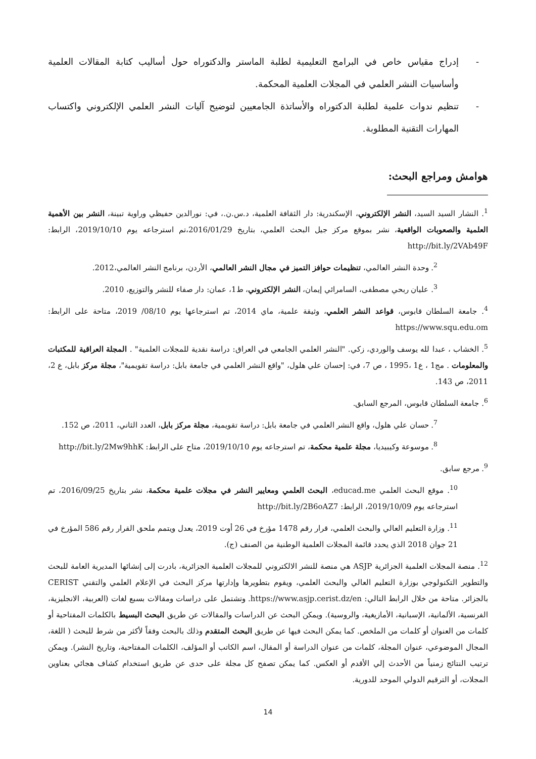- إدراج مقياس خاص في البرامج التعليمية لطلبة الماستر والدكتوراه حول أساليب كتابة المقالات العلمية وأساسيات النشر العلمي في المجلات العلمية المحكمة.
- تنظيم ندوات علمية لطلبة الدكتوراه والأساتذة الجامعيين لتوضيح آليات النشر العلمي الإلكتروني واكتساب المهارات التقنية المطلوبة.
هوامش ومراجع البحث:
<sup>1</sup>. النشار السيد السيد، النشر الإلكتروني، الإسكندرية: دار الثقافة العلمية، د.س.ن.، في: نورالدين حفيظي وراوية تبينة، النشر بين الأهمية العلمية والصعوبات الواقعية، نشر بموقع مركز جيل البحث العلمي، بتاريخ 2016/01/29،تم استرجاعه يوم 2019/10/10، الرابط: http://bit.ly/2VAb49F
<sup>2</sup>. وحدة النشر العالمي، تنظيمات حوافز التميز في مجال النشر العالمي، الأردن، برنامج النشر العالمي،2012.
<sup>3</sup>. عليان ربحي مصطفى، السامرائي إيمان، النشر الإلكتروني، ط1، عمان: دار صفاء للنشر والتوزيع، 2010.
<sup>4</sup>. جامعة السلطان قابوس، قواعد النشر العلمي، وثيقة علمية، ماي 2014، تم استرجاعها يوم 08/10/ 2019، متاحة على الرابط: https://www.squ.edu.om
<sup>5</sup>. الخشاب ، عبدا لله يوسف والوردي، زكي. "النشر العلمي الجامعي في العراق: دراسة نقدية للمجلات العلمية" . المجلة العراقية للمكتبات والمعلومات . مج1 ، ع1 ،1995 ، ص 7، في: إحسان علي هلول، "واقع النشر العلمي في جامعة بابل: دراسة تقويمية"، مجلة مركز بابل، ع 2، 2011، ص 143.
<sup>6</sup>. جامعة السلطان قابوس، المرجع السابق.
<sup>7</sup>. حسان علي هلول، واقع النشر العلمي في جامعة بابل: دراسة تقويمية، مجلة مركز بابل، العدد الثاني، 2011، ص 152.
<sup>8</sup>. موسوعة وكيبيديا، مجلة علمية محكمة، تم استرجاعه يوم 2019/10/10، متاح على الرابط: http://bit.ly/2Mw9hhK
<sup>9</sup>. مرجع سابق.
<sup>10</sup>. موقع البحث العلمي educad.me، البحث العلمي ومعايير النشر في مجلات علمية محكمة، نشر بتاريخ 2016/09/25، تم استرجاعه يوم 2019/10/09، الرابط: http://bit.ly/2B6oAZ7
<sup>11</sup>. وزارة التعليم العالي والبحث العلمي، قرار رقم 1478 مؤرخ في 26 أوت 2019، يعدل ويتمم ملحق القرار رقم 586 المؤرخ في 21 جوان 2018 الذي يحدد قائمة المجلات العلمية الوطنية من الصنف (ج).
<sup>12</sup>. منصة المجلات العلمية الجزائرية ASJP هي منصة للنشر الالكتروني للمجلات العلمية الجزائرية، بادرت إلى إنشائها المديرية العامة للبحث والتطوير التكنولوجي بوزارة التعليم العالي والبحث العلمي، ويقوم بتطويرها وإدارتها مركز البحث في الإعلام العلمي والتقني CERIST بالجزائر. متاحة من خلال الرابط التالي: https://www.asjp.cerist.dz/en. وتشتمل على دراسات ومقالات بسبع لغات (العربية، الانجليزية، الفرنسية، الألمانية، الإسبانية، الأمازيغية، والروسية). ويمكن البحث عن الدراسات والمقالات عن طريق البحث البسيط بالكلمات المفتاحية أو كلمات من العنوان أو كلمات من الملخص. كما يمكن البحث فيها عن طريق البحث المتقدم وذلك بالبحث وفقاً لأكثر من شرط للبحث ( اللغة، المجال الموضوعي، عنوان المجلة، كلمات من عنوان الدراسة أو المقال، اسم الكاتب أو المؤلف، الكلمات المفتاحية، وتاريخ النشر). ويمكن ترتيب النتائج زمنياً من الأحدث إلي الأقدم أو العكس. كما يمكن تصفح كل مجلة على حدى عن طريق استخدام كشاف هجائي بعناوين المجلات، أو الترقيم الدولي الموحد للدورية.
14